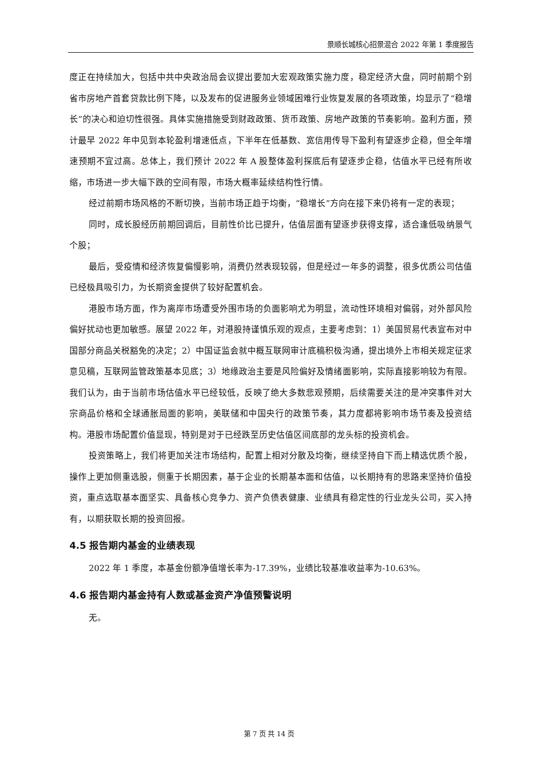景顺长城核心招景混合 2022 年第 1 季度报告
度正在持续加大，包括中共中央政治局会议提出要加大宏观政策实施力度，稳定经济大盘，同时前期个别省市房地产首套贷款比例下降，以及发布的促进服务业领域困难行业恢复发展的各项政策，均显示了“稳增长”的决心和迫切性很强。具体实施措施受到财政政策、货币政策、房地产政策的节奏影响。盈利方面，预计最早 2022 年中见到本轮盈利增速低点，下半年在低基数、宽信用传导下盈利有望逐步企稳，但全年增速预期不宜过高。总体上，我们预计 2022 年 A 股整体盈利探底后有望逐步企稳，估值水平已经有所收缩，市场进一步大幅下跌的空间有限，市场大概率延续结构性行情。
经过前期市场风格的不断切换，当前市场正趋于均衡，“稳增长”方向在接下来仍将有一定的表现；
同时，成长股经历前期回调后，目前性价比已提升，估值层面有望逐步获得支撑，适合逢低吸纳景气个股；
最后，受疫情和经济恢复偏慢影响，消费仍然表现较弱，但是经过一年多的调整，很多优质公司估值已经极具吸引力，为长期资金提供了较好配置机会。
港股市场方面，作为离岸市场遭受外围市场的负面影响尤为明显，流动性环境相对偏弱，对外部风险偏好扰动也更加敏感。展望 2022 年，对港股持谨慎乐观的观点，主要考虑到：1）美国贸易代表宣布对中国部分商品关税豁免的决定；2）中国证监会就中概互联网审计底稿积极沟通，提出境外上市相关规定征求意见稿，互联网监管政策基本见底；3）地缘政治主要是风险偏好及情绪面影响，实际直接影响较为有限。我们认为，由于当前市场估值水平已经较低，反映了绝大多数悲观预期，后续需要关注的是冲突事件对大宗商品价格和全球通胀局面的影响，美联储和中国央行的政策节奏，其力度都将影响市场节奏及投资结构。港股市场配置价值显现，特别是对于已经跌至历史估值区间底部的龙头标的投资机会。
投资策略上，我们将更加关注市场结构，配置上相对分散及均衡，继续坚持自下而上精选优质个股，操作上更加侧重选股，侧重于长期因素，基于企业的长期基本面和估值，以长期持有的思路来坚持价值投资，重点选取基本面坚实、具备核心竞争力、资产负债表健康、业绩具有稳定性的行业龙头公司，买入持有，以期获取长期的投资回报。
4.5 报告期内基金的业绩表现
2022 年 1 季度，本基金份额净值增长率为-17.39%，业绩比较基准收益率为-10.63%。
4.6 报告期内基金持有人数或基金资产净值预警说明
无。
第 7 页 共 14 页